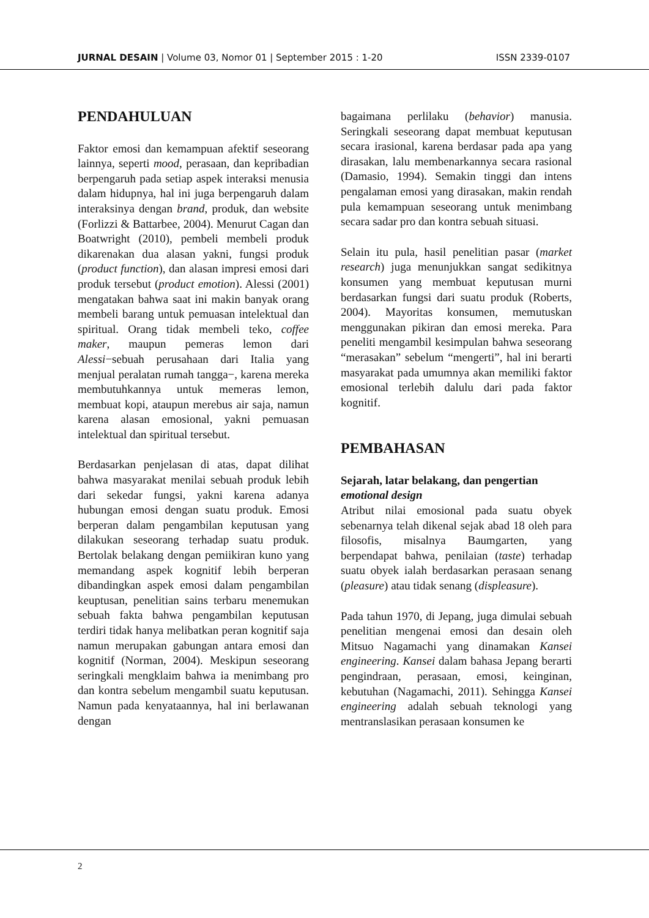JURNAL DESAIN | Volume 03, Nomor 01 | September 2015 : 1-20 ISSN 2339-0107
PENDAHULUAN
Faktor emosi dan kemampuan afektif seseorang lainnya, seperti mood, perasaan, dan kepribadian berpengaruh pada setiap aspek interaksi menusia dalam hidupnya, hal ini juga berpengaruh dalam interaksinya dengan brand, produk, dan website (Forlizzi & Battarbee, 2004). Menurut Cagan dan Boatwright (2010), pembeli membeli produk dikarenakan dua alasan yakni, fungsi produk (product function), dan alasan impresi emosi dari produk tersebut (product emotion). Alessi (2001) mengatakan bahwa saat ini makin banyak orang membeli barang untuk pemuasan intelektual dan spiritual. Orang tidak membeli teko, coffee maker, maupun pemeras lemon dari Alessi−sebuah perusahaan dari Italia yang menjual peralatan rumah tangga−, karena mereka membutuhkannya untuk memeras lemon, membuat kopi, ataupun merebus air saja, namun karena alasan emosional, yakni pemuasan intelektual dan spiritual tersebut.
Berdasarkan penjelasan di atas, dapat dilihat bahwa masyarakat menilai sebuah produk lebih dari sekedar fungsi, yakni karena adanya hubungan emosi dengan suatu produk. Emosi berperan dalam pengambilan keputusan yang dilakukan seseorang terhadap suatu produk. Bertolak belakang dengan pemiikiran kuno yang memandang aspek kognitif lebih berperan dibandingkan aspek emosi dalam pengambilan keuptusan, penelitian sains terbaru menemukan sebuah fakta bahwa pengambilan keputusan terdiri tidak hanya melibatkan peran kognitif saja namun merupakan gabungan antara emosi dan kognitif (Norman, 2004). Meskipun seseorang seringkali mengklaim bahwa ia menimbang pro dan kontra sebelum mengambil suatu keputusan. Namun pada kenyataannya, hal ini berlawanan dengan
bagaimana perlilaku (behavior) manusia. Seringkali seseorang dapat membuat keputusan secara irasional, karena berdasar pada apa yang dirasakan, lalu membenarkannya secara rasional (Damasio, 1994). Semakin tinggi dan intens pengalaman emosi yang dirasakan, makin rendah pula kemampuan seseorang untuk menimbang secara sadar pro dan kontra sebuah situasi.
Selain itu pula, hasil penelitian pasar (market research) juga menunjukkan sangat sedikitnya konsumen yang membuat keputusan murni berdasarkan fungsi dari suatu produk (Roberts, 2004). Mayoritas konsumen, memutuskan menggunakan pikiran dan emosi mereka. Para peneliti mengambil kesimpulan bahwa seseorang “merasakan” sebelum “mengerti”, hal ini berarti masyarakat pada umumnya akan memiliki faktor emosional terlebih dalulu dari pada faktor kognitif.
PEMBAHASAN
Sejarah, latar belakang, dan pengertian emotional design
Atribut nilai emosional pada suatu obyek sebenarnya telah dikenal sejak abad 18 oleh para filosofis, misalnya Baumgarten, yang berpendapat bahwa, penilaian (taste) terhadap suatu obyek ialah berdasarkan perasaan senang (pleasure) atau tidak senang (displeasure).
Pada tahun 1970, di Jepang, juga dimulai sebuah penelitian mengenai emosi dan desain oleh Mitsuo Nagamachi yang dinamakan Kansei engineering. Kansei dalam bahasa Jepang berarti pengindraan, perasaan, emosi, keinginan, kebutuhan (Nagamachi, 2011). Sehingga Kansei engineering adalah sebuah teknologi yang mentranslasikan perasaan konsumen ke
2